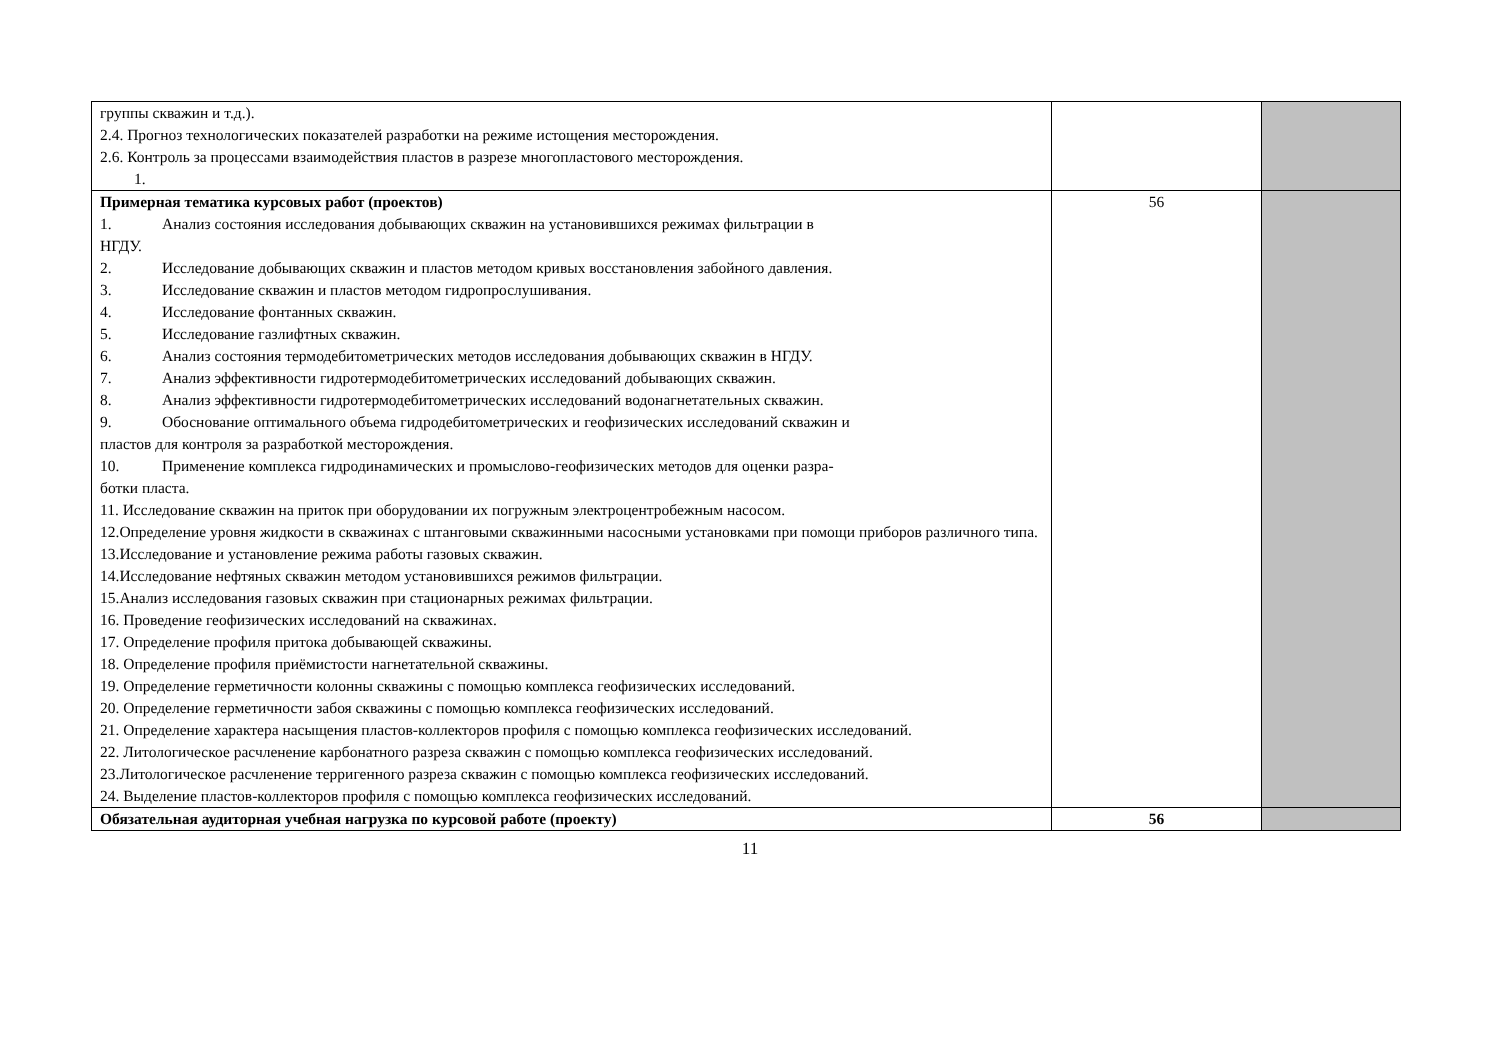| группы скважин и т.д.). 2.4. Прогноз технологических показателей разработки на режиме истощения месторождения. 2.6. Контроль за процессами взаимодействия пластов в разрезе многопластового месторождения. 1. | | |
| Примерная тематика курсовых работ (проектов) 1. Анализ состояния исследования добывающих скважин на установившихся режимах фильтрации в НГДУ. 2. Исследование добывающих скважин и пластов методом кривых восстановления забойного давления. 3. Исследование скважин и пластов методом гидропрослушивания. 4. Исследование фонтанных скважин. 5. Исследование газлифтных скважин. 6. Анализ состояния термодебитометрических методов исследования добывающих скважин в НГДУ. 7. Анализ эффективности гидротермодебитометрических исследований добывающих скважин. 8. Анализ эффективности гидротермодебитометрических исследований водонагнетательных скважин. 9. Обоснование оптимального объема гидродебитометрических и геофизических исследований скважин и пластов для контроля за разработкой месторождения. 10. Применение комплекса гидродинамических и промыслово-геофизических методов для оценки разра- ботки пласта. 11. Исследование скважин на приток при оборудовании их погружным электроцентробежным насосом. 12.Определение уровня жидкости в скважинах с штанговыми скважинными насосными установками при помощи приборов различного типа. 13.Исследование и установление режима работы газовых скважин. 14.Исследование нефтяных скважин методом установившихся режимов фильтрации. 15.Анализ исследования газовых скважин при стационарных режимах фильтрации. 16. Проведение геофизических исследований на скважинах. 17. Определение профиля притока добывающей скважины. 18. Определение профиля приёмистости нагнетательной скважины. 19. Определение герметичности колонны скважины с помощью комплекса геофизических исследований. 20. Определение герметичности забоя скважины с помощью комплекса геофизических исследований. 21. Определение характера насыщения пластов-коллекторов профиля с помощью комплекса геофизических исследований. 22. Литологическое расчленение карбонатного разреза скважин с помощью комплекса геофизических исследований. 23.Литологическое расчленение терригенного разреза скважин с помощью комплекса геофизических исследований. 24. Выделение пластов-коллекторов профиля с помощью комплекса геофизических исследований. | 56 | |
| Обязательная аудиторная учебная нагрузка по курсовой работе (проекту) | 56 | |
11